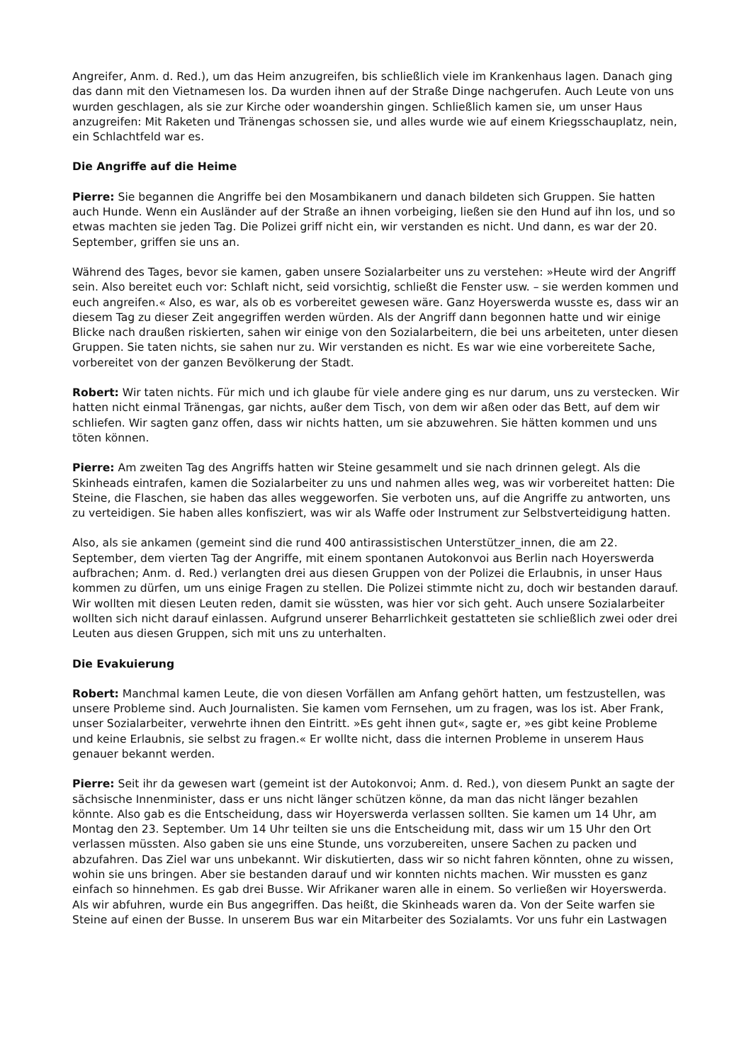Angreifer, Anm. d. Red.), um das Heim anzugreifen, bis schließlich viele im Krankenhaus lagen. Danach ging das dann mit den Vietnamesen los. Da wurden ihnen auf der Straße Dinge nachgerufen. Auch Leute von uns wurden geschlagen, als sie zur Kirche oder woandershin gingen. Schließlich kamen sie, um unser Haus anzugreifen: Mit Raketen und Tränengas schossen sie, und alles wurde wie auf einem Kriegsschauplatz, nein, ein Schlachtfeld war es.
Die Angriffe auf die Heime
Pierre: Sie begannen die Angriffe bei den Mosambikanern und danach bildeten sich Gruppen. Sie hatten auch Hunde. Wenn ein Ausländer auf der Straße an ihnen vorbeiging, ließen sie den Hund auf ihn los, und so etwas machten sie jeden Tag. Die Polizei griff nicht ein, wir verstanden es nicht. Und dann, es war der 20. September, griffen sie uns an.
Während des Tages, bevor sie kamen, gaben unsere Sozialarbeiter uns zu verstehen: »Heute wird der Angriff sein. Also bereitet euch vor: Schlaft nicht, seid vorsichtig, schließt die Fenster usw. – sie werden kommen und euch angreifen.« Also, es war, als ob es vorbereitet gewesen wäre. Ganz Hoyerswerda wusste es, dass wir an diesem Tag zu dieser Zeit angegriffen werden würden. Als der Angriff dann begonnen hatte und wir einige Blicke nach draußen riskierten, sahen wir einige von den Sozialarbeitern, die bei uns arbeiteten, unter diesen Gruppen. Sie taten nichts, sie sahen nur zu. Wir verstanden es nicht. Es war wie eine vorbereitete Sache, vorbereitet von der ganzen Bevölkerung der Stadt.
Robert: Wir taten nichts. Für mich und ich glaube für viele andere ging es nur darum, uns zu verstecken. Wir hatten nicht einmal Tränengas, gar nichts, außer dem Tisch, von dem wir aßen oder das Bett, auf dem wir schliefen. Wir sagten ganz offen, dass wir nichts hatten, um sie abzuwehren. Sie hätten kommen und uns töten können.
Pierre: Am zweiten Tag des Angriffs hatten wir Steine gesammelt und sie nach drinnen gelegt. Als die Skinheads eintrafen, kamen die Sozialarbeiter zu uns und nahmen alles weg, was wir vorbereitet hatten: Die Steine, die Flaschen, sie haben das alles weggeworfen. Sie verboten uns, auf die Angriffe zu antworten, uns zu verteidigen. Sie haben alles konfisziert, was wir als Waffe oder Instrument zur Selbstverteidigung hatten.
Also, als sie ankamen (gemeint sind die rund 400 antirassistischen Unterstützer_innen, die am 22. September, dem vierten Tag der Angriffe, mit einem spontanen Autokonvoi aus Berlin nach Hoyerswerda aufbrachen; Anm. d. Red.) verlangten drei aus diesen Gruppen von der Polizei die Erlaubnis, in unser Haus kommen zu dürfen, um uns einige Fragen zu stellen. Die Polizei stimmte nicht zu, doch wir bestanden darauf. Wir wollten mit diesen Leuten reden, damit sie wüssten, was hier vor sich geht. Auch unsere Sozialarbeiter wollten sich nicht darauf einlassen. Aufgrund unserer Beharrlichkeit gestatteten sie schließlich zwei oder drei Leuten aus diesen Gruppen, sich mit uns zu unterhalten.
Die Evakuierung
Robert: Manchmal kamen Leute, die von diesen Vorfällen am Anfang gehört hatten, um festzustellen, was unsere Probleme sind. Auch Journalisten. Sie kamen vom Fernsehen, um zu fragen, was los ist. Aber Frank, unser Sozialarbeiter, verwehrte ihnen den Eintritt. »Es geht ihnen gut«, sagte er, »es gibt keine Probleme und keine Erlaubnis, sie selbst zu fragen.« Er wollte nicht, dass die internen Probleme in unserem Haus genauer bekannt werden.
Pierre: Seit ihr da gewesen wart (gemeint ist der Autokonvoi; Anm. d. Red.), von diesem Punkt an sagte der sächsische Innenminister, dass er uns nicht länger schützen könne, da man das nicht länger bezahlen könnte. Also gab es die Entscheidung, dass wir Hoyerswerda verlassen sollten. Sie kamen um 14 Uhr, am Montag den 23. September. Um 14 Uhr teilten sie uns die Entscheidung mit, dass wir um 15 Uhr den Ort verlassen müssten. Also gaben sie uns eine Stunde, uns vorzubereiten, unsere Sachen zu packen und abzufahren. Das Ziel war uns unbekannt. Wir diskutierten, dass wir so nicht fahren könnten, ohne zu wissen, wohin sie uns bringen. Aber sie bestanden darauf und wir konnten nichts machen. Wir mussten es ganz einfach so hinnehmen. Es gab drei Busse. Wir Afrikaner waren alle in einem. So verließen wir Hoyerswerda. Als wir abfuhren, wurde ein Bus angegriffen. Das heißt, die Skinheads waren da. Von der Seite warfen sie Steine auf einen der Busse. In unserem Bus war ein Mitarbeiter des Sozialamts. Vor uns fuhr ein Lastwagen